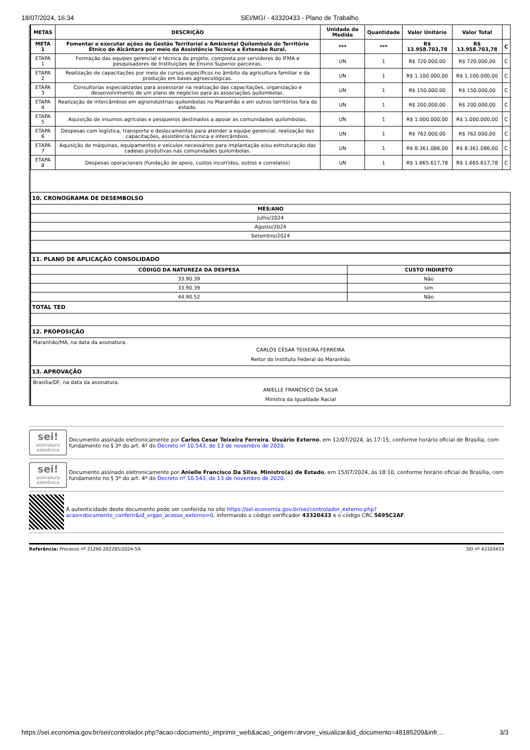18/07/2024, 16:34 SEI/MGI - 43320433 - Plano de Trabalho
| METAS | DESCRIÇÃO | Unidade de Medida | Quantidade | Valor Unitário | Valor Total | |
| --- | --- | --- | --- | --- | --- | --- |
| META 1 | Fomentar e executar ações de Gestão Territorial e Ambiental Quilombola do Território Étnico de Alcântara por meio da Assistência Técnica e Extensão Rural. | *** | *** | R$ 13.958.703,78 | R$ 13.958.703,78 | C |
| ETAPA 1 | Formação das equipes gerencial e técnica do projeto, composta por servidores do IFMA e pesquisadores de Instituições de Ensino Superior parceiras. | UN | 1 | R$ 720.000,00 | R$ 720.000,00 | C |
| ETAPA 2 | Realização de capacitações por meio de cursos específicos no âmbito da agricultura familiar e da produção em bases agroecológicas. | UN | 1 | R$ 1.100.000,00 | R$ 1.100.000,00 | C |
| ETAPA 3 | Consultorias especializadas para assessorar na realização das capacitações, organização e desenvolvimento de um plano de negócios para as associações quilombolas. | UN | 1 | R$ 150.000.00 | R$ 150.000,00 | C |
| ETAPA 4 | Realização de intercâmbios em agroindústrias quilombolas no Maranhão e em outros territórios fora do estado. | UN | 1 | R$ 200.000,00 | R$ 200.000,00 | C |
| ETAPA 5 | Aquisição de insumos agrícolas e pesqueiros destinados a apoiar as comunidades quilombolas. | UN | 1 | R$ 1.000.000,00 | R$ 1.000.000,00 | C |
| ETAPA 6 | Despesas com logística, transporte e deslocamentos para atender a equipe gerencial, realização das capacitações, assistência técnica e intercâmbios. | UN | 1 | R$ 762.000,00 | R$ 762.000,00 | C |
| ETAPA 7 | Aquisição de máquinas, equipamentos e veículos necessários para implantação e/ou estruturação das cadeias produtivas nas comunidades quilombolas. | UN | 1 | R$ 8.361.086,00 | R$ 8.361.086,00 | C |
| ETAPA 8 | Despesas operacionais (fundação de apoio, custos incorridos, outros e correlatos) | UN | 1 | R$ 1.665.617,78 | R$ 1.665.617,78 | C |
| 10. CRONOGRAMA DE DESEMBOLSO |
| MÊS/ANO |
| Julho/2024 |
| Agosto/2024 |
| Setembro/2024 |
| 11. PLANO DE APLICAÇÃO CONSOLIDADO | |
| CÓDIGO DA NATUREZA DA DESPESA | CUSTO INDIRETO |
| 33.90.39 | Não |
| 33.90.39 | sim |
| 44.90.52 | Não |
| TOTAL TED | |
| 12. PROPOSIÇÃO | |
| Maranhão/MA, na data da assinatura. CARLOS CÉSAR TEIXEIRA FERREIRA Reitor do Instituto Federal do Maranhão | |
| 13. APROVAÇÃO | |
| Brasília/DF, na data da assinatura. ANIELLE FRANCISCO DA SILVA Ministra da Igualdade Racial | |
sei!
assinatura eletrônica
Documento assinado eletronicamente por Carlos Cesar Teixeira Ferreira, Usuário Externo, em 12/07/2024, às 17:15, conforme horário oficial de Brasília, com fundamento no § 3º do art. 4º do Decreto nº 10.543, de 13 de novembro de 2020.
sei!
assinatura eletrônica
Documento assinado eletronicamente por Anielle Francisco Da Silva, Ministro(a) de Estado, em 15/07/2024, às 18:10, conforme horário oficial de Brasília, com fundamento no § 3º do art. 4º do Decreto nº 10.543, de 13 de novembro de 2020.
A autenticidade deste documento pode ser conferida no site https://sei.economia.gov.br/sei/controlador_externo.php?acao=documento_conferir&id_orgao_acesso_externo=0, informando o código verificador 43320433 e o código CRC 5695C2AF.
Referência: Processo nº 21290.202285/2024-59. SEI nº 43320433
https://sei.economia.gov.br/sei/controlador.php?acao=documento_imprimir_web&acao_origem=arvore_visualizar&id_documento=48185209&infr… 3/3